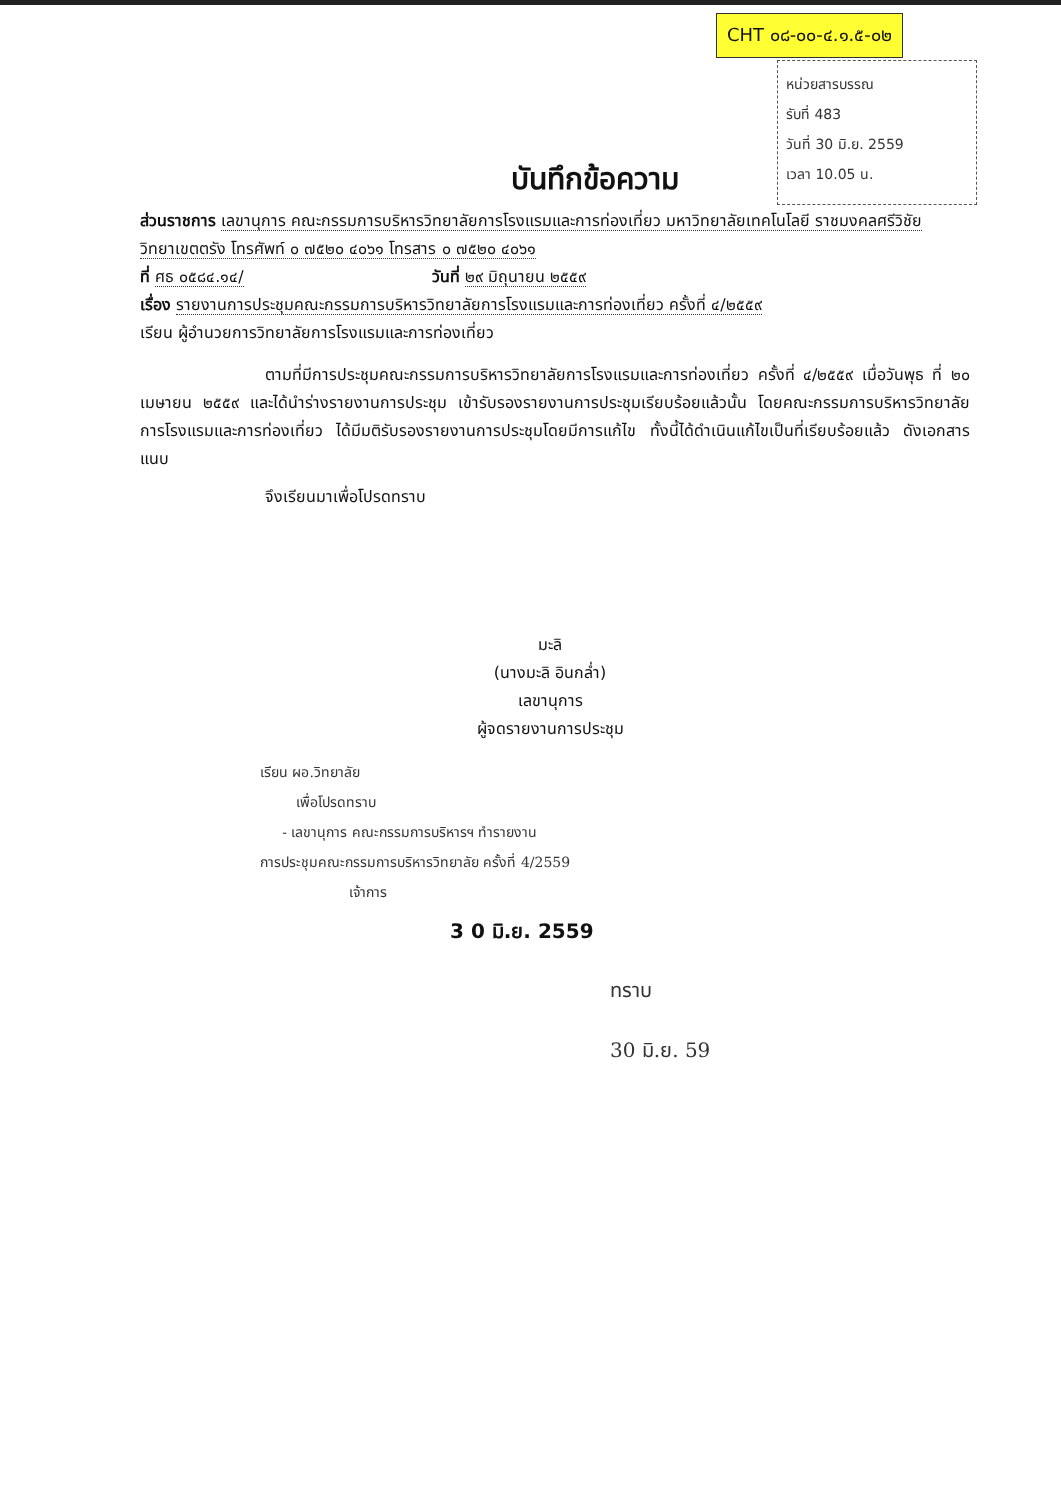CHT ๐๘-๐๐-๔.๑.๕-๐๒
หน่วยสารบรรณ
รับที่ 483
วันที่ 30 มิ.ย. 2559
เวลา 10.05 น.
บันทึกข้อความ
ส่วนราชการ เลขานุการ คณะกรรมการบริหารวิทยาลัยการโรงแรมและการท่องเที่ยว มหาวิทยาลัยเทคโนโลยี ราชมงคลศรีวิชัย วิทยาเขตตรัง โทรศัพท์ ๐ ๗๕๒๐ ๔๐๖๑ โทรสาร ๐ ๗๕๒๐ ๔๐๖๑
ที่ ศธ ๐๕๘๔.๑๔/ วันที่ ๒๙ มิถุนายน ๒๕๕๙
เรื่อง รายงานการประชุมคณะกรรมการบริหารวิทยาลัยการโรงแรมและการท่องเที่ยว ครั้งที่ ๔/๒๕๕๙
เรียน ผู้อำนวยการวิทยาลัยการโรงแรมและการท่องเที่ยว
ตามที่มีการประชุมคณะกรรมการบริหารวิทยาลัยการโรงแรมและการท่องเที่ยว ครั้งที่ ๔/๒๕๕๙ เมื่อวันพุธ ที่ ๒๐ เมษายน ๒๕๕๙ และได้นำร่างรายงานการประชุม เข้ารับรองรายงานการประชุมเรียบร้อยแล้วนั้น โดยคณะกรรมการบริหารวิทยาลัยการโรงแรมและการท่องเที่ยว ได้มีมติรับรองรายงานการประชุมโดยมีการแก้ไข ทั้งนี้ได้ดำเนินแก้ไขเป็นที่เรียบร้อยแล้ว ดังเอกสารแนบ
จึงเรียนมาเพื่อโปรดทราบ
มะลิ
(นางมะลิ อินกล่ำ)
เลขานุการ
ผู้จดรายงานการประชุม
เรียน ผอ.วิทยาลัย
เพื่อโปรดทราบ
- เลขานุการ คณะกรรมการบริหารฯ ทำรายงาน
การประชุมคณะกรรมการบริหารวิทยาลัย ครั้งที่ 4/2559
เจ้าการ
3 0 มิ.ย. 2559
ทราบ
30 มิ.ย. 59